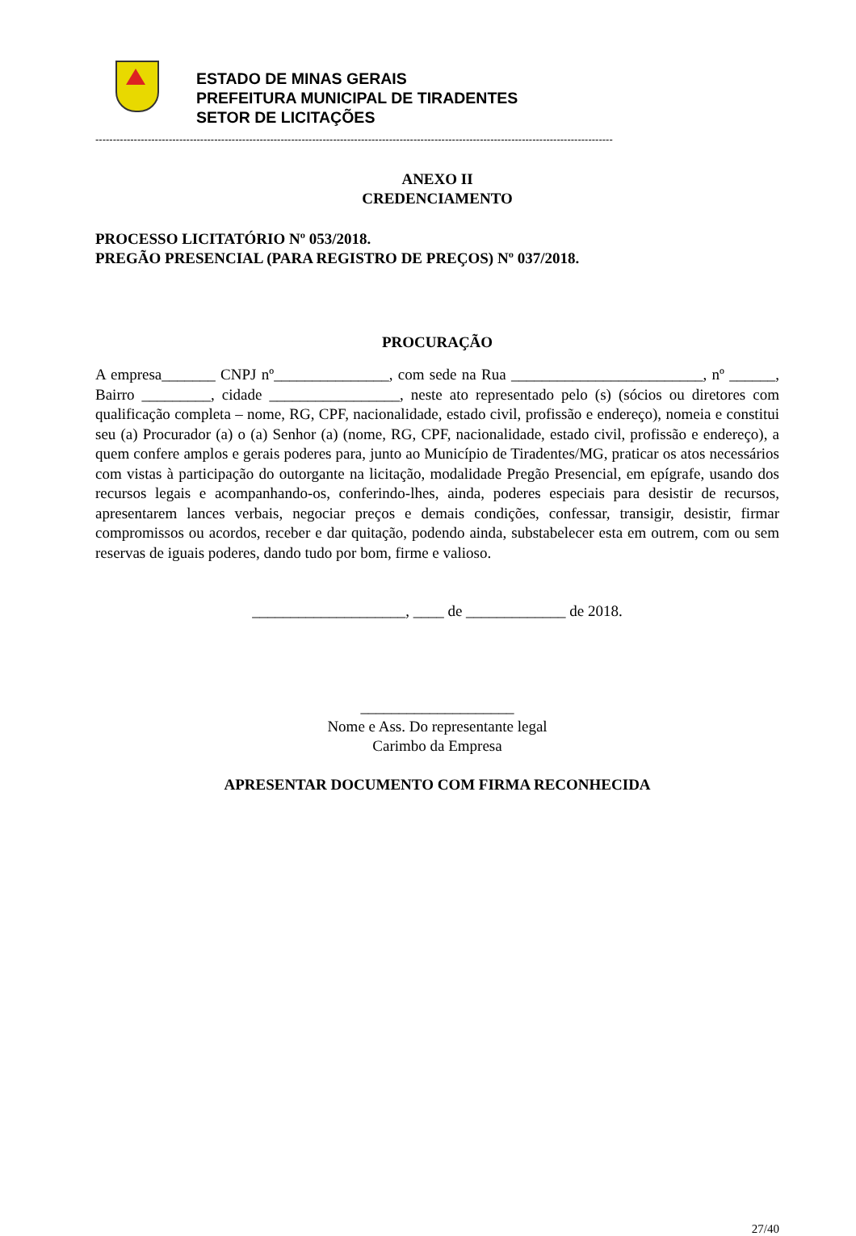ESTADO DE MINAS GERAIS
PREFEITURA MUNICIPAL DE TIRADENTES
SETOR DE LICITAÇÕES
----------------------------------------------------------------------------------------------------------------------------------------------------
ANEXO II
CREDENCIAMENTO
PROCESSO LICITATÓRIO Nº 053/2018.
PREGÃO PRESENCIAL (PARA REGISTRO DE PREÇOS) Nº 037/2018.
PROCURAÇÃO
A empresa_______ CNPJ nº_______________, com sede na Rua _________________________, nº ______, Bairro _________, cidade _________________, neste ato representado pelo (s) (sócios ou diretores com qualificação completa – nome, RG, CPF, nacionalidade, estado civil, profissão e endereço), nomeia e constitui seu (a) Procurador (a) o (a) Senhor (a) (nome, RG, CPF, nacionalidade, estado civil, profissão e endereço), a quem confere amplos e gerais poderes para, junto ao Município de Tiradentes/MG, praticar os atos necessários com vistas à participação do outorgante na licitação, modalidade Pregão Presencial, em epígrafe, usando dos recursos legais e acompanhando-os, conferindo-lhes, ainda, poderes especiais para desistir de recursos, apresentarem lances verbais, negociar preços e demais condições, confessar, transigir, desistir, firmar compromissos ou acordos, receber e dar quitação, podendo ainda, substabelecer esta em outrem, com ou sem reservas de iguais poderes, dando tudo por bom, firme e valioso.
____________________, ____ de _____________ de 2018.
____________________
Nome e Ass. Do representante legal
Carimbo da Empresa
APRESENTAR DOCUMENTO COM FIRMA RECONHECIDA
27/40